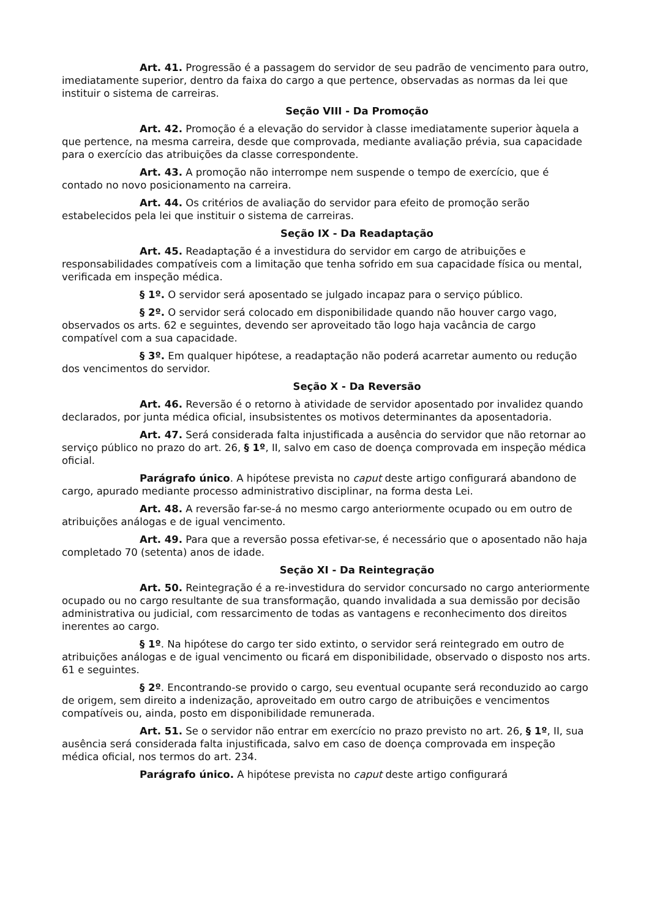Art. 41. Progressão é a passagem do servidor de seu padrão de vencimento para outro, imediatamente superior, dentro da faixa do cargo a que pertence, observadas as normas da lei que instituir o sistema de carreiras.
Seção VIII - Da Promoção
Art. 42. Promoção é a elevação do servidor à classe imediatamente superior àquela a que pertence, na mesma carreira, desde que comprovada, mediante avaliação prévia, sua capacidade para o exercício das atribuições da classe correspondente.
Art. 43. A promoção não interrompe nem suspende o tempo de exercício, que é contado no novo posicionamento na carreira.
Art. 44. Os critérios de avaliação do servidor para efeito de promoção serão estabelecidos pela lei que instituir o sistema de carreiras.
Seção IX - Da Readaptação
Art. 45. Readaptação é a investidura do servidor em cargo de atribuições e responsabilidades compatíveis com a limitação que tenha sofrido em sua capacidade física ou mental, verificada em inspeção médica.
§ 1º. O servidor será aposentado se julgado incapaz para o serviço público.
§ 2º. O servidor será colocado em disponibilidade quando não houver cargo vago, observados os arts. 62 e seguintes, devendo ser aproveitado tão logo haja vacância de cargo compatível com a sua capacidade.
§ 3º. Em qualquer hipótese, a readaptação não poderá acarretar aumento ou redução dos vencimentos do servidor.
Seção X - Da Reversão
Art. 46. Reversão é o retorno à atividade de servidor aposentado por invalidez quando declarados, por junta médica oficial, insubsistentes os motivos determinantes da aposentadoria.
Art. 47. Será considerada falta injustificada a ausência do servidor que não retornar ao serviço público no prazo do art. 26, § 1º, II, salvo em caso de doença comprovada em inspeção médica oficial.
Parágrafo único. A hipótese prevista no caput deste artigo configurará abandono de cargo, apurado mediante processo administrativo disciplinar, na forma desta Lei.
Art. 48. A reversão far-se-á no mesmo cargo anteriormente ocupado ou em outro de atribuições análogas e de igual vencimento.
Art. 49. Para que a reversão possa efetivar-se, é necessário que o aposentado não haja completado 70 (setenta) anos de idade.
Seção XI - Da Reintegração
Art. 50. Reintegração é a re-investidura do servidor concursado no cargo anteriormente ocupado ou no cargo resultante de sua transformação, quando invalidada a sua demissão por decisão administrativa ou judicial, com ressarcimento de todas as vantagens e reconhecimento dos direitos inerentes ao cargo.
§ 1º. Na hipótese do cargo ter sido extinto, o servidor será reintegrado em outro de atribuições análogas e de igual vencimento ou ficará em disponibilidade, observado o disposto nos arts. 61 e seguintes.
§ 2º. Encontrando-se provido o cargo, seu eventual ocupante será reconduzido ao cargo de origem, sem direito a indenização, aproveitado em outro cargo de atribuições e vencimentos compatíveis ou, ainda, posto em disponibilidade remunerada.
Art. 51. Se o servidor não entrar em exercício no prazo previsto no art. 26, § 1º, II, sua ausência será considerada falta injustificada, salvo em caso de doença comprovada em inspeção médica oficial, nos termos do art. 234.
Parágrafo único. A hipótese prevista no caput deste artigo configurará